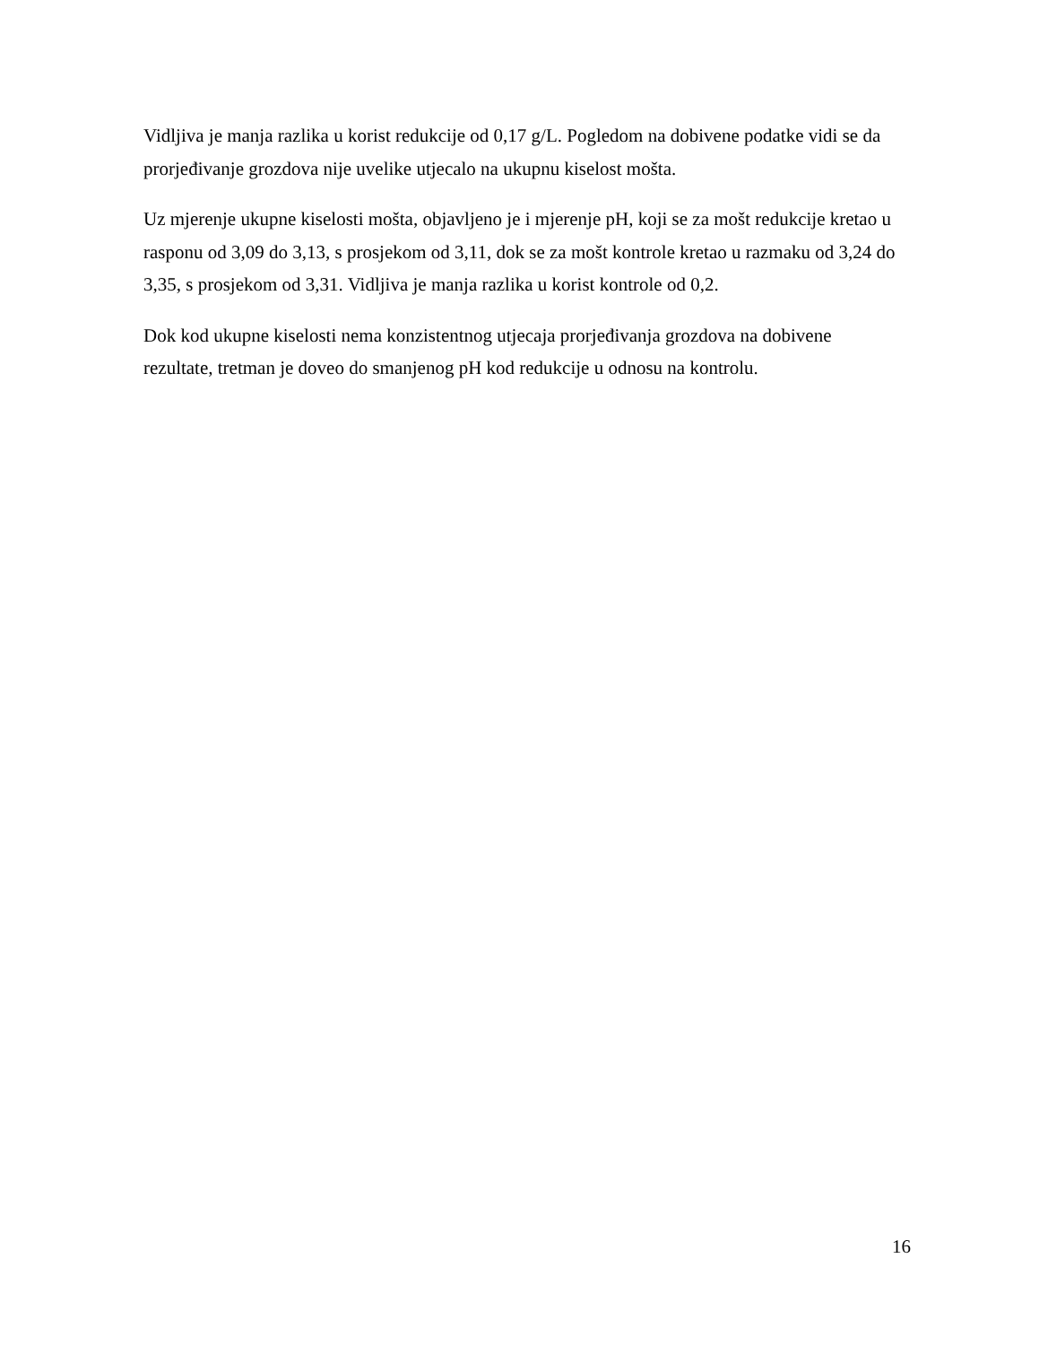Vidljiva je manja razlika u korist redukcije od 0,17 g/L. Pogledom na dobivene podatke vidi se da prorjeđivanje grozdova nije uvelike utjecalo na ukupnu kiselost mošta.
Uz mjerenje ukupne kiselosti mošta, objavljeno je i mjerenje pH, koji se za mošt redukcije kretao u rasponu od 3,09 do 3,13, s prosjekom od 3,11, dok se za mošt kontrole kretao u razmaku od 3,24 do 3,35, s prosjekom od 3,31. Vidljiva je manja razlika u korist kontrole od 0,2.
Dok kod ukupne kiselosti nema konzistentnog utjecaja prorjeđivanja grozdova na dobivene rezultate, tretman je doveo do smanjenog pH kod redukcije u odnosu na kontrolu.
16